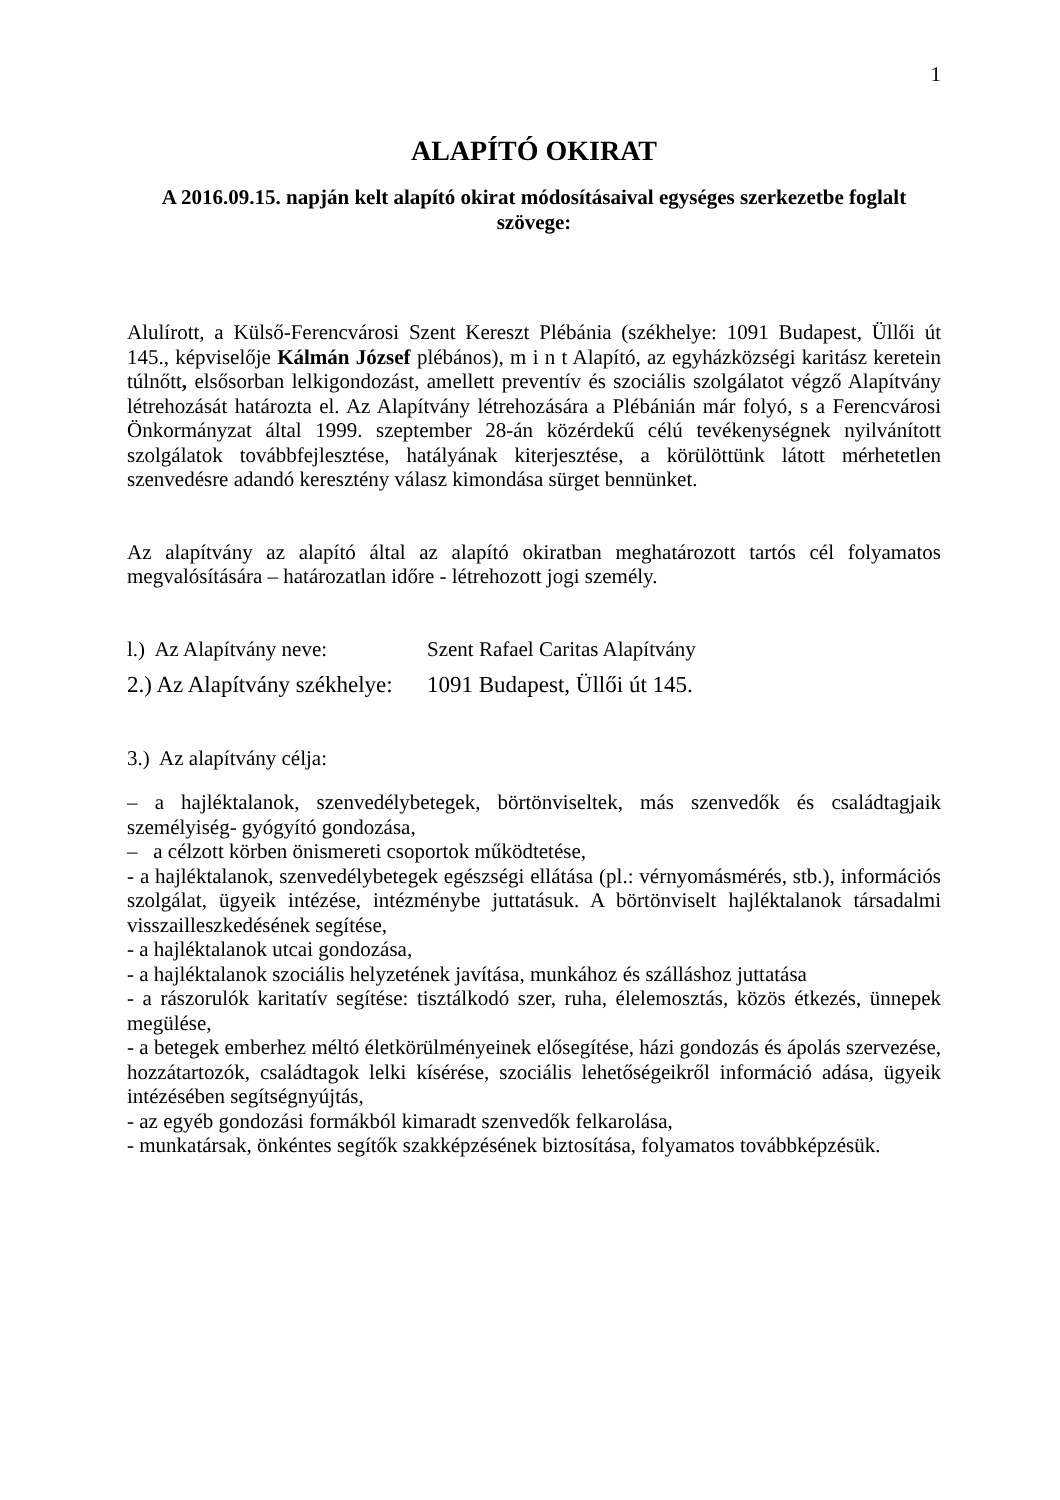1
ALAPÍTÓ OKIRAT
A 2016.09.15. napján kelt alapító okirat módosításaival egységes szerkezetbe foglalt szövege:
Alulírott, a Külső-Ferencvárosi Szent Kereszt Plébánia (székhelye: 1091 Budapest, Üllői út 145., képviselője Kálmán József plébános), m i n t Alapító, az egyházközségi karitász keretein túlnőtt, elsősorban lelkigondozást, amellett preventív és szociális szolgálatot végző Alapítvány létrehozását határozta el. Az Alapítvány létrehozására a Plébánián már folyó, s a Ferencvárosi Önkormányzat által 1999. szeptember 28-án közérdekű célú tevékenységnek nyilvánított szolgálatok továbbfejlesztése, hatályának kiterjesztése, a körülöttünk látott mérhetetlen szenvedésre adandó keresztény válasz kimondása sürget bennünket.
Az alapítvány az alapító által az alapító okiratban meghatározott tartós cél folyamatos megvalósítására – határozatlan időre - létrehozott jogi személy.
l.) Az Alapítvány neve: Szent Rafael Caritas Alapítvány
2.) Az Alapítvány székhelye: 1091 Budapest, Üllői út 145.
3.) Az alapítvány célja:
– a hajléktalanok, szenvedélybetegek, börtönviseltek, más szenvedők és családtagjaik személyiség- gyógyító gondozása,
– a célzott körben önismereti csoportok működtetése,
- a hajléktalanok, szenvedélybetegek egészségi ellátása (pl.: vérnyomásmérés, stb.), információs szolgálat, ügyeik intézése, intézménybe juttatásuk. A börtönviselt hajléktalanok társadalmi visszailleszkedésének segítése,
- a hajléktalanok utcai gondozása,
- a hajléktalanok szociális helyzetének javítása, munkához és szálláshoz juttatása
- a rászorulók karitatív segítése: tisztálkodó szer, ruha, élelemosztás, közös étkezés, ünnepek megülése,
- a betegek emberhez méltó életkörülményeinek elősegítése, házi gondozás és ápolás szervezése, hozzátartozók, családtagok lelki kísérése, szociális lehetőségeikről információ adása, ügyeik intézésében segítségnyújtás,
- az egyéb gondozási formákból kimaradt szenvedők felkarolása,
- munkatársak, önkéntes segítők szakképzésének biztosítása, folyamatos továbbképzésük.